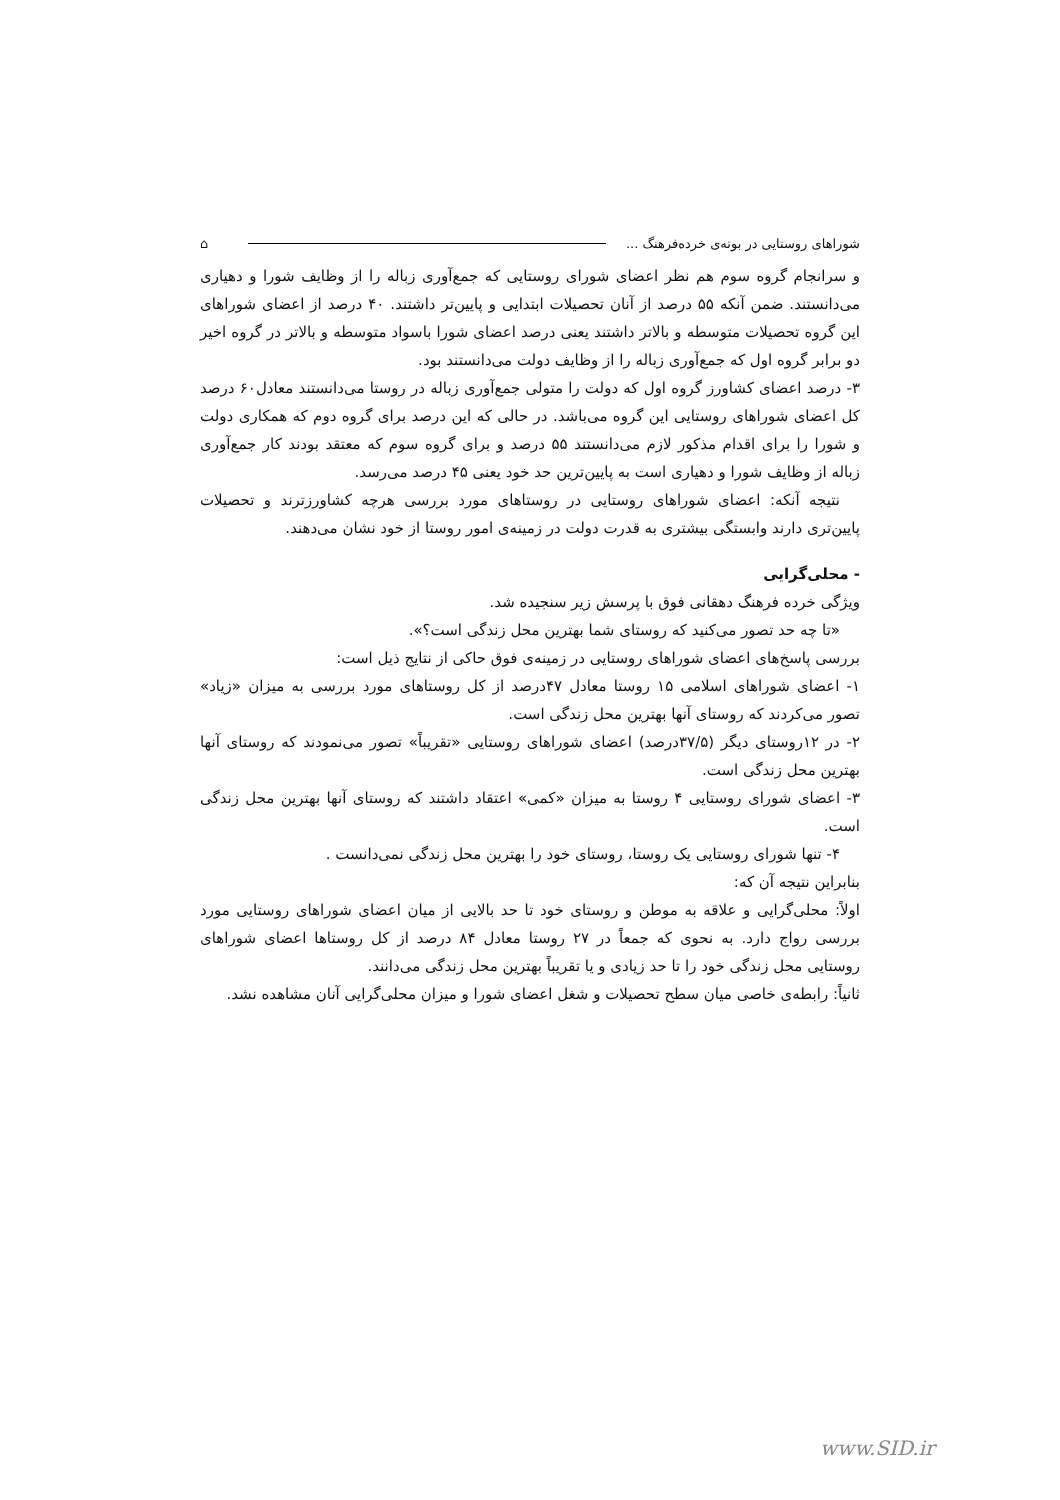شوراهای روستایی در بوته‌ی خرده‌فرهنگ ... ⌂
و سرانجام گروه سوم هم نظر اعضای شورای روستایی که جمع‌آوری زباله را از وظایف شورا و دهیاری می‌دانستند. ضمن آنکه ۵۵ درصد از آنان تحصیلات ابتدایی و پایین‌تر داشتند. ۴۰ درصد از اعضای شوراهای این گروه تحصیلات متوسطه و بالاتر داشتند یعنی درصد اعضای شورا باسواد متوسطه و بالاتر در گروه اخیر دو برابر گروه اول که جمع‌آوری زباله را از وظایف دولت می‌دانستند بود.
۳- درصد اعضای کشاورز گروه اول که دولت را متولی جمع‌آوری زباله در روستا می‌دانستند معادل۶۰ درصد کل اعضای شوراهای روستایی این گروه می‌باشد. در حالی که این درصد برای گروه دوم که همکاری دولت و شورا را برای اقدام مذکور لازم می‌دانستند ۵۵ درصد و برای گروه سوم که معتقد بودند کار جمع‌آوری زباله از وظایف شورا و دهیاری است به پایین‌ترین حد خود یعنی ۴۵ درصد می‌رسد.
نتیجه آنکه: اعضای شوراهای روستایی در روستاهای مورد بررسی هرچه کشاورزترند و تحصیلات پایین‌تری دارند وابستگی بیشتری به قدرت دولت در زمینه‌ی امور روستا از خود نشان می‌دهند.
- محلی‌گرایی
ویژگی خرده فرهنگ دهقانی فوق با پرسش زیر سنجیده شد.
«تا چه حد تصور می‌کنید که روستای شما بهترین محل زندگی است؟».
بررسی پاسخ‌های اعضای شوراهای روستایی در زمینه‌ی فوق حاکی از نتایج ذیل است:
۱- اعضای شوراهای اسلامی ۱۵ روستا معادل ۴۷درصد از کل روستاهای مورد بررسی به میزان «زیاد» تصور می‌کردند که روستای آنها بهترین محل زندگی است.
۲- در ۱۲روستای دیگر (۳۷/۵درصد) اعضای شوراهای روستایی «تقریباً» تصور می‌نمودند که روستای آنها بهترین محل زندگی است.
۳- اعضای شورای روستایی ۴ روستا به میزان «کمی» اعتقاد داشتند که روستای آنها بهترین محل زندگی است.
۴- تنها شورای روستایی یک روستا، روستای خود را بهترین محل زندگی نمی‌دانست .
بنابراین نتیجه آن که:
اولاً: محلی‌گرایی و علاقه به موطن و روستای خود تا حد بالایی از میان اعضای شوراهای روستایی مورد بررسی رواج دارد. به نحوی که جمعاً در ۲۷ روستا معادل ۸۴ درصد از کل روستاها اعضای شوراهای روستایی محل زندگی خود را تا حد زیادی و یا تقریباً بهترین محل زندگی می‌دانند.
ثانیاً: رابطه‌ی خاصی میان سطح تحصیلات و شغل اعضای شورا و میزان محلی‌گرایی آنان مشاهده نشد.
www.SID.ir